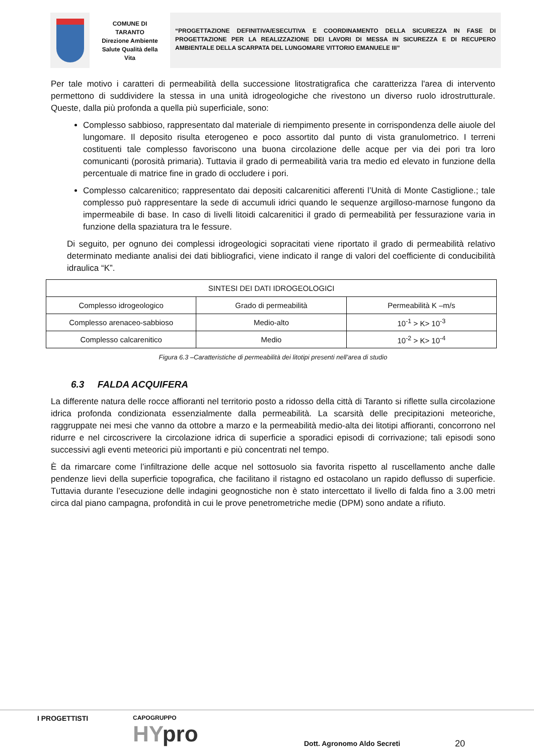COMUNE DI
TARANTO
Direzione Ambiente
Salute Qualità della
Vita
“PROGETTAZIONE DEFINITIVA/ESECUTIVA E COORDINAMENTO DELLA SICUREZZA IN FASE DI PROGETTAZIONE PER LA REALIZZAZIONE DEI LAVORI DI MESSA IN SICUREZZA E DI RECUPERO AMBIENTALE DELLA SCARPATA DEL LUNGOMARE VITTORIO EMANUELE III”
Per tale motivo i caratteri di permeabilità della successione litostratigrafica che caratterizza l'area di intervento permettono di suddividere la stessa in una unità idrogeologiche che rivestono un diverso ruolo idrostrutturale. Queste, dalla più profonda a quella più superficiale, sono:
Complesso sabbioso, rappresentato dal materiale di riempimento presente in corrispondenza delle aiuole del lungomare. Il deposito risulta eterogeneo e poco assortito dal punto di vista granulometrico. I terreni costituenti tale complesso favoriscono una buona circolazione delle acque per via dei pori tra loro comunicanti (porosità primaria). Tuttavia il grado di permeabilità varia tra medio ed elevato in funzione della percentuale di matrice fine in grado di occludere i pori.
Complesso calcarenitico; rappresentato dai depositi calcarenitici afferenti l’Unità di Monte Castiglione.; tale complesso può rappresentare la sede di accumuli idrici quando le sequenze argilloso-marnose fungono da impermeabile di base. In caso di livelli litoidi calcarenitici il grado di permeabilità per fessurazione varia in funzione della spaziatura tra le fessure.
Di seguito, per ognuno dei complessi idrogeologici sopracitati viene riportato il grado di permeabilità relativo determinato mediante analisi dei dati bibliografici, viene indicato il range di valori del coefficiente di conducibilità idraulica “K”.
| SINTESI DEI DATI IDROGEOLOGICI | | |
| Complesso idrogeologico | Grado di permeabilità | Permeabilità K –m/s |
| Complesso arenaceo-sabbioso | Medio-alto | 10<sup>-1</sup> > K> 10<sup>-3</sup> |
| Complesso calcarenitico | Medio | 10<sup>-2</sup> > K> 10<sup>-4</sup> |
Figura 6.3 –Caratteristiche di permeabilità dei litotipi presenti nell’area di studio
6.3 FALDA ACQUIFERA
La differente natura delle rocce affioranti nel territorio posto a ridosso della città di Taranto si riflette sulla circolazione idrica profonda condizionata essenzialmente dalla permeabilità. La scarsità delle precipitazioni meteoriche, raggruppate nei mesi che vanno da ottobre a marzo e la permeabilità medio-alta dei litotipi affioranti, concorrono nel ridurre e nel circoscrivere la circolazione idrica di superficie a sporadici episodi di corrivazione; tali episodi sono successivi agli eventi meteorici più importanti e più concentrati nel tempo.
È da rimarcare come l’infiltrazione delle acque nel sottosuolo sia favorita rispetto al ruscellamento anche dalle pendenze lievi della superficie topografica, che facilitano il ristagno ed ostacolano un rapido deflusso di superficie. Tuttavia durante l’esecuzione delle indagini geognostiche non è stato intercettato il livello di falda fino a 3.00 metri circa dal piano campagna, profondità in cui le prove penetrometriche medie (DPM) sono andate a rifiuto.
I PROGETTISTI
CAPOGRUPPO
HYpro
Dott. Agronomo Aldo Secreti
20